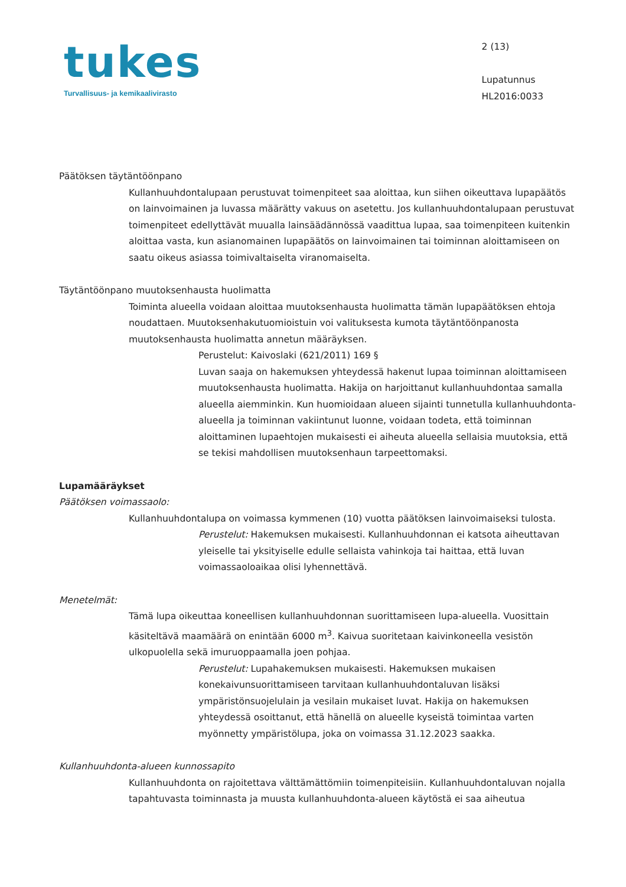tukes
Turvallisuus- ja kemikaalivirasto
2 (13)
Lupatunnus
HL2016:0033
Päätöksen täytäntöönpano
Kullanhuuhdontalupaan perustuvat toimenpiteet saa aloittaa, kun siihen oikeuttava lupapäätös on lainvoimainen ja luvassa määrätty vakuus on asetettu. Jos kullanhuuhdontalupaan perustuvat toimenpiteet edellyttävät muualla lainsäädännössä vaadittua lupaa, saa toimenpiteen kuitenkin aloittaa vasta, kun asianomainen lupapäätös on lainvoimainen tai toiminnan aloittamiseen on saatu oikeus asiassa toimivaltaiselta viranomaiselta.
Täytäntöönpano muutoksenhausta huolimatta
Toiminta alueella voidaan aloittaa muutoksenhausta huolimatta tämän lupapäätöksen ehtoja noudattaen. Muutoksenhakutuomioistuin voi valituksesta kumota täytäntöönpanosta muutoksenhausta huolimatta annetun määräyksen.
Perustelut: Kaivoslaki (621/2011) 169 §
Luvan saaja on hakemuksen yhteydessä hakenut lupaa toiminnan aloittamiseen muutoksenhausta huolimatta. Hakija on harjoittanut kullanhuuhdontaa samalla alueella aiemminkin. Kun huomioidaan alueen sijainti tunnetulla kullanhuuhdonta-alueella ja toiminnan vakiintunut luonne, voidaan todeta, että toiminnan aloittaminen lupaehtojen mukaisesti ei aiheuta alueella sellaisia muutoksia, että se tekisi mahdollisen muutoksenhaun tarpeettomaksi.
Lupamääräykset
Päätöksen voimassaolo:
Kullanhuuhdontalupa on voimassa kymmenen (10) vuotta päätöksen lainvoimaiseksi tulosta.
Perustelut: Hakemuksen mukaisesti. Kullanhuuhdonnan ei katsota aiheuttavan yleiselle tai yksityiselle edulle sellaista vahinkoja tai haittaa, että luvan voimassaoloaikaa olisi lyhennettävä.
Menetelmät:
Tämä lupa oikeuttaa koneellisen kullanhuuhdonnan suorittamiseen lupa-alueella. Vuosittain käsiteltävä maamäärä on enintään 6000 m<sup>3</sup>. Kaivua suoritetaan kaivinkoneella vesistön ulkopuolella sekä imuruoppaamalla joen pohjaa.
Perustelut: Lupahakemuksen mukaisesti. Hakemuksen mukaisen konekaivunsuorittamiseen tarvitaan kullanhuuhdontaluvan lisäksi ympäristönsuojelulain ja vesilain mukaiset luvat. Hakija on hakemuksen yhteydessä osoittanut, että hänellä on alueelle kyseistä toimintaa varten myönnetty ympäristölupa, joka on voimassa 31.12.2023 saakka.
Kullanhuuhdonta-alueen kunnossapito
Kullanhuuhdonta on rajoitettava välttämättömiin toimenpiteisiin. Kullanhuuhdontaluvan nojalla tapahtuvasta toiminnasta ja muusta kullanhuuhdonta-alueen käytöstä ei saa aiheutua